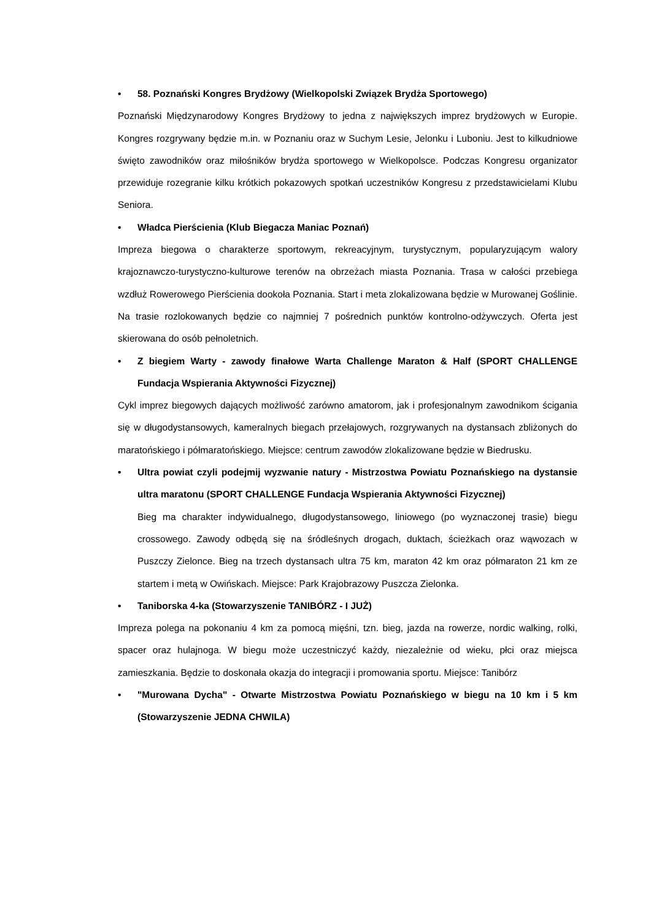• 58. Poznański Kongres Brydżowy (Wielkopolski Związek Brydża Sportowego)
Poznański Międzynarodowy Kongres Brydżowy to jedna z największych imprez brydżowych w Europie. Kongres rozgrywany będzie m.in. w Poznaniu oraz w Suchym Lesie, Jelonku i Luboniu. Jest to kilkudniowe święto zawodników oraz miłośników brydża sportowego w Wielkopolsce. Podczas Kongresu organizator przewiduje rozegranie kilku krótkich pokazowych spotkań uczestników Kongresu z przedstawicielami Klubu Seniora.
• Władca Pierścienia (Klub Biegacza Maniac Poznań)
Impreza biegowa o charakterze sportowym, rekreacyjnym, turystycznym, popularyzującym walory krajoznawczo-turystyczno-kulturowe terenów na obrzeżach miasta Poznania. Trasa w całości przebiega wzdłuż Rowerowego Pierścienia dookoła Poznania. Start i meta zlokalizowana będzie w Murowanej Goślinie. Na trasie rozlokowanych będzie co najmniej 7 pośrednich punktów kontrolno-odżywczych. Oferta jest skierowana do osób pełnoletnich.
• Z biegiem Warty - zawody finałowe Warta Challenge Maraton & Half (SPORT CHALLENGE Fundacja Wspierania Aktywności Fizycznej)
Cykl imprez biegowych dających możliwość zarówno amatorom, jak i profesjonalnym zawodnikom ścigania się w długodystansowych, kameralnych biegach przełajowych, rozgrywanych na dystansach zbliżonych do maratońskiego i półmaratońskiego. Miejsce: centrum zawodów zlokalizowane będzie w Biedrusku.
• Ultra powiat czyli podejmij wyzwanie natury - Mistrzostwa Powiatu Poznańskiego na dystansie ultra maratonu (SPORT CHALLENGE Fundacja Wspierania Aktywności Fizycznej)
Bieg ma charakter indywidualnego, długodystansowego, liniowego (po wyznaczonej trasie) biegu crossowego. Zawody odbędą się na śródleśnych drogach, duktach, ścieżkach oraz wąwozach w Puszczy Zielonce. Bieg na trzech dystansach ultra 75 km, maraton 42 km oraz półmaraton 21 km ze startem i metą w Owińskach. Miejsce: Park Krajobrazowy Puszcza Zielonka.
• Taniborska 4-ka (Stowarzyszenie TANIBÓRZ - I JUŻ)
Impreza polega na pokonaniu 4 km za pomocą mięśni, tzn. bieg, jazda na rowerze, nordic walking, rolki, spacer oraz hulajnoga. W biegu może uczestniczyć każdy, niezależnie od wieku, płci oraz miejsca zamieszkania. Będzie to doskonała okazja do integracji i promowania sportu. Miejsce: Tanibórz
• "Murowana Dycha" - Otwarte Mistrzostwa Powiatu Poznańskiego w biegu na 10 km i 5 km (Stowarzyszenie JEDNA CHWILA)